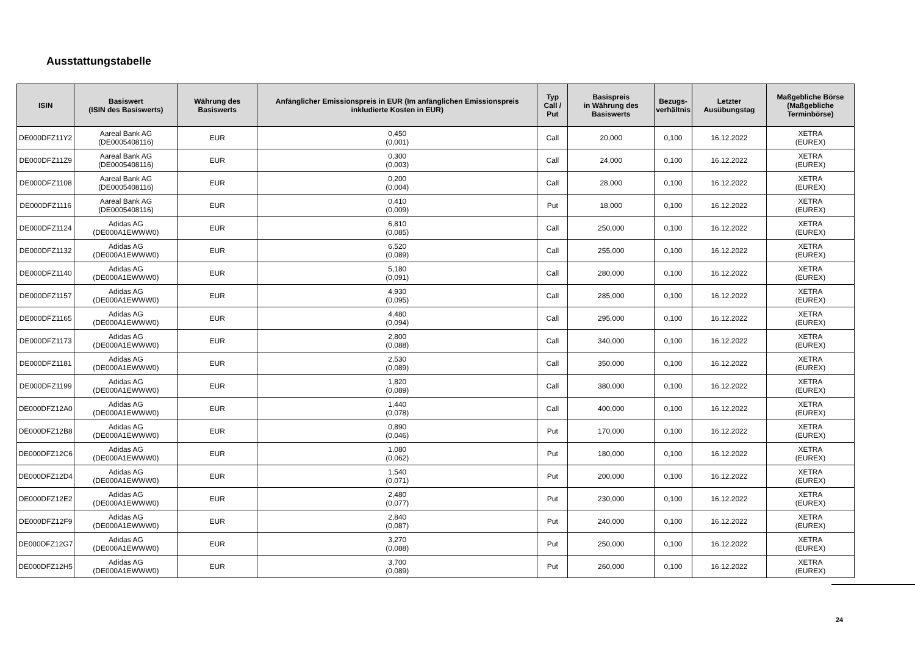Ausstattungstabelle
| ISIN | Basiswert (ISIN des Basiswerts) | Währung des Basiswerts | Anfänglicher Emissionspreis in EUR (Im anfänglichen Emissionspreis inkludierte Kosten in EUR) | Typ Call / Put | Basispreis in Währung des Basiswerts | Bezugs- verhältnis | Letzter Ausübungstag | Maßgebliche Börse (Maßgebliche Terminbörse) |
| --- | --- | --- | --- | --- | --- | --- | --- | --- |
| DE000DFZ11Y2 | Aareal Bank AG (DE0005408116) | EUR | 0,450 (0,001) | Call | 20,000 | 0,100 | 16.12.2022 | XETRA (EUREX) |
| DE000DFZ11Z9 | Aareal Bank AG (DE0005408116) | EUR | 0,300 (0,003) | Call | 24,000 | 0,100 | 16.12.2022 | XETRA (EUREX) |
| DE000DFZ1108 | Aareal Bank AG (DE0005408116) | EUR | 0,200 (0,004) | Call | 28,000 | 0,100 | 16.12.2022 | XETRA (EUREX) |
| DE000DFZ1116 | Aareal Bank AG (DE0005408116) | EUR | 0,410 (0,009) | Put | 18,000 | 0,100 | 16.12.2022 | XETRA (EUREX) |
| DE000DFZ1124 | Adidas AG (DE000A1EWWW0) | EUR | 6,810 (0,085) | Call | 250,000 | 0,100 | 16.12.2022 | XETRA (EUREX) |
| DE000DFZ1132 | Adidas AG (DE000A1EWWW0) | EUR | 6,520 (0,089) | Call | 255,000 | 0,100 | 16.12.2022 | XETRA (EUREX) |
| DE000DFZ1140 | Adidas AG (DE000A1EWWW0) | EUR | 5,180 (0,091) | Call | 280,000 | 0,100 | 16.12.2022 | XETRA (EUREX) |
| DE000DFZ1157 | Adidas AG (DE000A1EWWW0) | EUR | 4,930 (0,095) | Call | 285,000 | 0,100 | 16.12.2022 | XETRA (EUREX) |
| DE000DFZ1165 | Adidas AG (DE000A1EWWW0) | EUR | 4,480 (0,094) | Call | 295,000 | 0,100 | 16.12.2022 | XETRA (EUREX) |
| DE000DFZ1173 | Adidas AG (DE000A1EWWW0) | EUR | 2,800 (0,088) | Call | 340,000 | 0,100 | 16.12.2022 | XETRA (EUREX) |
| DE000DFZ1181 | Adidas AG (DE000A1EWWW0) | EUR | 2,530 (0,089) | Call | 350,000 | 0,100 | 16.12.2022 | XETRA (EUREX) |
| DE000DFZ1199 | Adidas AG (DE000A1EWWW0) | EUR | 1,820 (0,089) | Call | 380,000 | 0,100 | 16.12.2022 | XETRA (EUREX) |
| DE000DFZ12A0 | Adidas AG (DE000A1EWWW0) | EUR | 1,440 (0,078) | Call | 400,000 | 0,100 | 16.12.2022 | XETRA (EUREX) |
| DE000DFZ12B8 | Adidas AG (DE000A1EWWW0) | EUR | 0,890 (0,046) | Put | 170,000 | 0,100 | 16.12.2022 | XETRA (EUREX) |
| DE000DFZ12C6 | Adidas AG (DE000A1EWWW0) | EUR | 1,080 (0,062) | Put | 180,000 | 0,100 | 16.12.2022 | XETRA (EUREX) |
| DE000DFZ12D4 | Adidas AG (DE000A1EWWW0) | EUR | 1,540 (0,071) | Put | 200,000 | 0,100 | 16.12.2022 | XETRA (EUREX) |
| DE000DFZ12E2 | Adidas AG (DE000A1EWWW0) | EUR | 2,480 (0,077) | Put | 230,000 | 0,100 | 16.12.2022 | XETRA (EUREX) |
| DE000DFZ12F9 | Adidas AG (DE000A1EWWW0) | EUR | 2,840 (0,087) | Put | 240,000 | 0,100 | 16.12.2022 | XETRA (EUREX) |
| DE000DFZ12G7 | Adidas AG (DE000A1EWWW0) | EUR | 3,270 (0,088) | Put | 250,000 | 0,100 | 16.12.2022 | XETRA (EUREX) |
| DE000DFZ12H5 | Adidas AG (DE000A1EWWW0) | EUR | 3,700 (0,089) | Put | 260,000 | 0,100 | 16.12.2022 | XETRA (EUREX) |
24